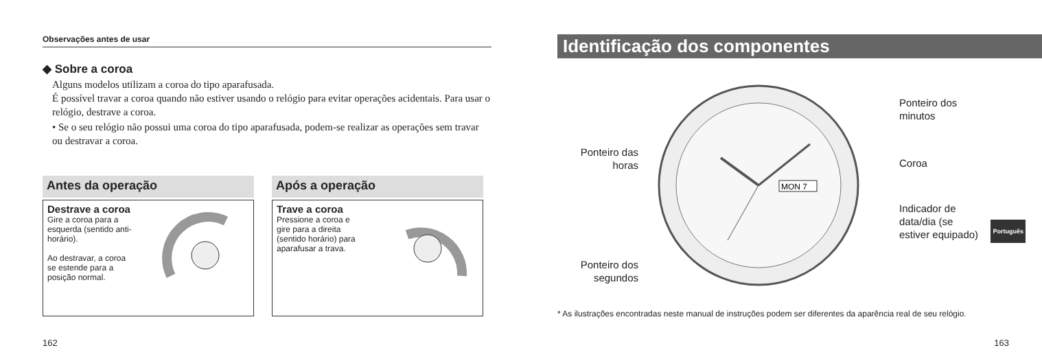Observações antes de usar
◆ Sobre a coroa
Alguns modelos utilizam a coroa do tipo aparafusada.
É possível travar a coroa quando não estiver usando o relógio para evitar operações acidentais. Para usar o relógio, destrave a coroa.
• Se o seu relógio não possui uma coroa do tipo aparafusada, podem-se realizar as operações sem travar ou destravar a coroa.
Antes da operação
Destrave a coroa
Gire a coroa para a esquerda (sentido anti-horário).
Ao destravar, a coroa se estende para a posição normal.
Após a operação
Trave a coroa
Pressione a coroa e gire para a direita (sentido horário) para aparafusar a trava.
162
Identificação dos componentes
MON 7
Ponteiro das horas
Ponteiro dos segundos
Ponteiro dos
minutos
Coroa
Indicador de
data/dia (se
estiver equipado)
* As ilustrações encontradas neste manual de instruções podem ser diferentes da aparência real de seu relógio.
Português
163